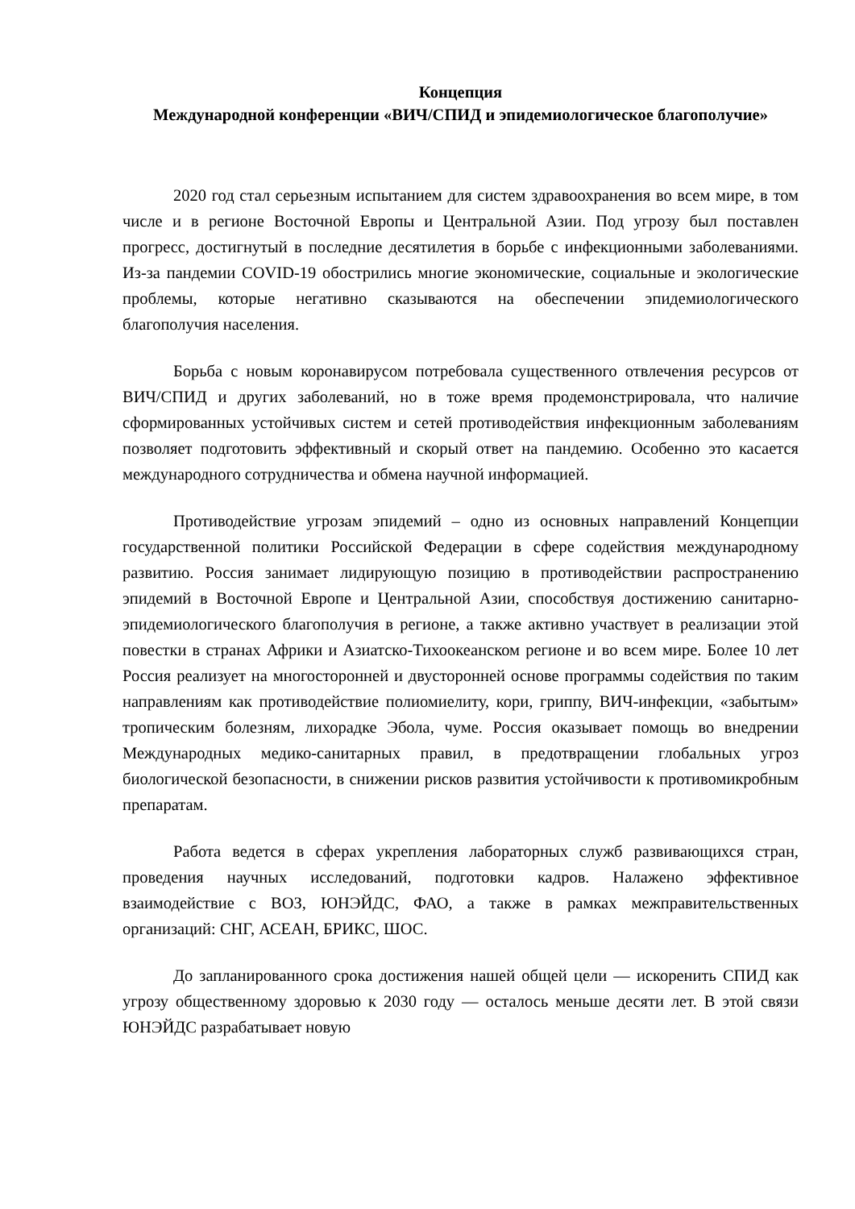Концепция
Международной конференции «ВИЧ/СПИД и эпидемиологическое благополучие»
2020 год стал серьезным испытанием для систем здравоохранения во всем мире, в том числе и в регионе Восточной Европы и Центральной Азии. Под угрозу был поставлен прогресс, достигнутый в последние десятилетия в борьбе с инфекционными заболеваниями. Из-за пандемии COVID-19 обострились многие экономические, социальные и экологические проблемы, которые негативно сказываются на обеспечении эпидемиологического благополучия населения.
Борьба с новым коронавирусом потребовала существенного отвлечения ресурсов от ВИЧ/СПИД и других заболеваний, но в тоже время продемонстрировала, что наличие сформированных устойчивых систем и сетей противодействия инфекционным заболеваниям позволяет подготовить эффективный и скорый ответ на пандемию. Особенно это касается международного сотрудничества и обмена научной информацией.
Противодействие угрозам эпидемий – одно из основных направлений Концепции государственной политики Российской Федерации в сфере содействия международному развитию. Россия занимает лидирующую позицию в противодействии распространению эпидемий в Восточной Европе и Центральной Азии, способствуя достижению санитарно-эпидемиологического благополучия в регионе, а также активно участвует в реализации этой повестки в странах Африки и Азиатско-Тихоокеанском регионе и во всем мире. Более 10 лет Россия реализует на многосторонней и двусторонней основе программы содействия по таким направлениям как противодействие полиомиелиту, кори, гриппу, ВИЧ-инфекции, «забытым» тропическим болезням, лихорадке Эбола, чуме. Россия оказывает помощь во внедрении Международных медико-санитарных правил, в предотвращении глобальных угроз биологической безопасности, в снижении рисков развития устойчивости к противомикробным препаратам.
Работа ведется в сферах укрепления лабораторных служб развивающихся стран, проведения научных исследований, подготовки кадров. Налажено эффективное взаимодействие с ВОЗ, ЮНЭЙДС, ФАО, а также в рамках межправительственных организаций: СНГ, АСЕАН, БРИКС, ШОС.
До запланированного срока достижения нашей общей цели — искоренить СПИД как угрозу общественному здоровью к 2030 году — осталось меньше десяти лет. В этой связи ЮНЭЙДС разрабатывает новую